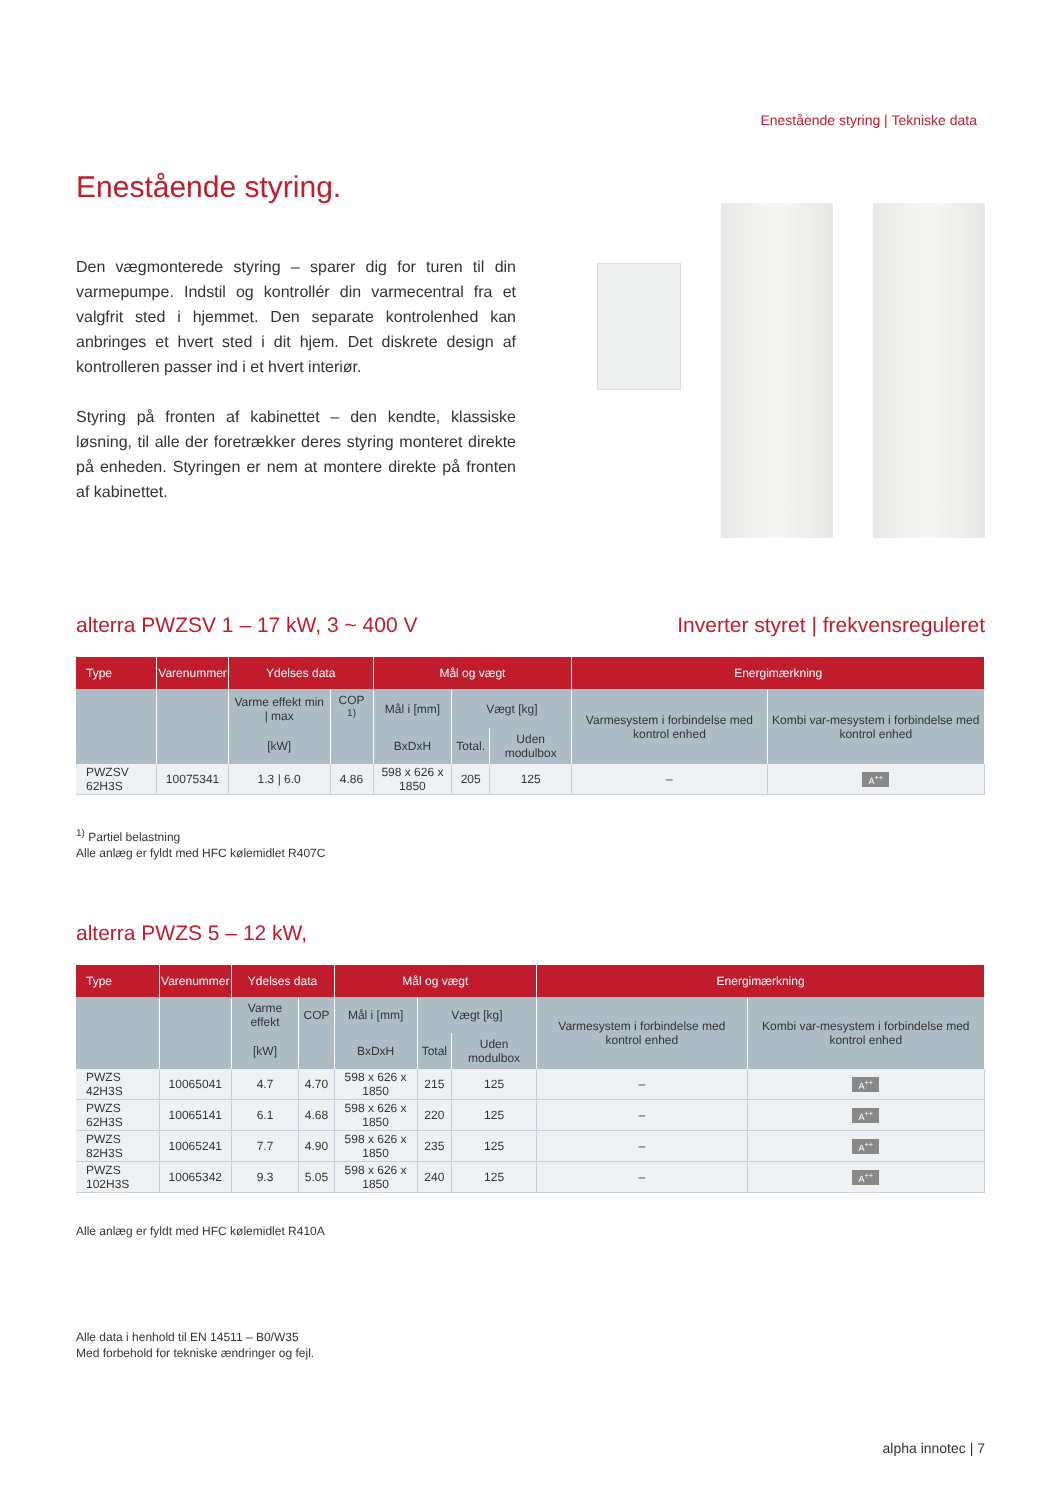Enestående styring | Tekniske data
Enestående styring.
Den vægmonterede styring – sparer dig for turen til din varmepumpe. Indstil og kontrollér din varmecentral fra et valgfrit sted i hjemmet. Den separate kontrolenhed kan anbringes et hvert sted i dit hjem. Det diskrete design af kontrolleren passer ind i et hvert interiør.
Styring på fronten af kabinettet – den kendte, klassiske løsning, til alle der foretrækker deres styring monteret direkte på enheden. Styringen er nem at montere direkte på fronten af kabinettet.
alterra PWZSV 1 – 17 kW, 3 ~ 400 V
Inverter styret | frekvensreguleret
| Type | Varenummer | Ydelses data | | Mål og vægt | | | Energimærkning | |
| --- | --- | --- | --- | --- | --- | --- | --- | --- |
| | | Varme effekt min / max | COP <sup>1)</sup> | Mål i [mm] | Vægt [kg] | | Varmesystem i forbindelse med kontrol enhed | Kombi var-mesystem i forbindelse med kontrol enhed |
| | | [kW] | | BxDxH | Total. | Uden modulbox | | |
| PWZSV 62H3S | 10075341 | 1.3 / 6.0 | 4.86 | 598 x 626 x 1850 | 205 | 125 | – | A<sup>++</sup> |
<sup>1)</sup> Partiel belastning
Alle anlæg er fyldt med HFC kølemidlet R407C
alterra PWZS 5 – 12 kW,
| Type | Varenummer | Ydelses data | | Mål og vægt | | | Energimærkning | |
| --- | --- | --- | --- | --- | --- | --- | --- | --- |
| | | Varme effekt | COP | Mål i [mm] | Vægt [kg] | | Varmesystem i forbindelse med kontrol enhed | Kombi var-mesystem i forbindelse med kontrol enhed |
| | | [kW] | | BxDxH | Total | Uden modulbox | | |
| PWZS 42H3S | 10065041 | 4.7 | 4.70 | 598 x 626 x 1850 | 215 | 125 | – | A<sup>++</sup> |
| PWZS 62H3S | 10065141 | 6.1 | 4.68 | 598 x 626 x 1850 | 220 | 125 | – | A<sup>++</sup> |
| PWZS 82H3S | 10065241 | 7.7 | 4.90 | 598 x 626 x 1850 | 235 | 125 | – | A<sup>++</sup> |
| PWZS 102H3S | 10065342 | 9.3 | 5.05 | 598 x 626 x 1850 | 240 | 125 | – | A<sup>++</sup> |
Alle anlæg er fyldt med HFC kølemidlet R410A
Alle data i henhold til EN 14511 – B0/W35
Med forbehold for tekniske ændringer og fejl.
alpha innotec | 7